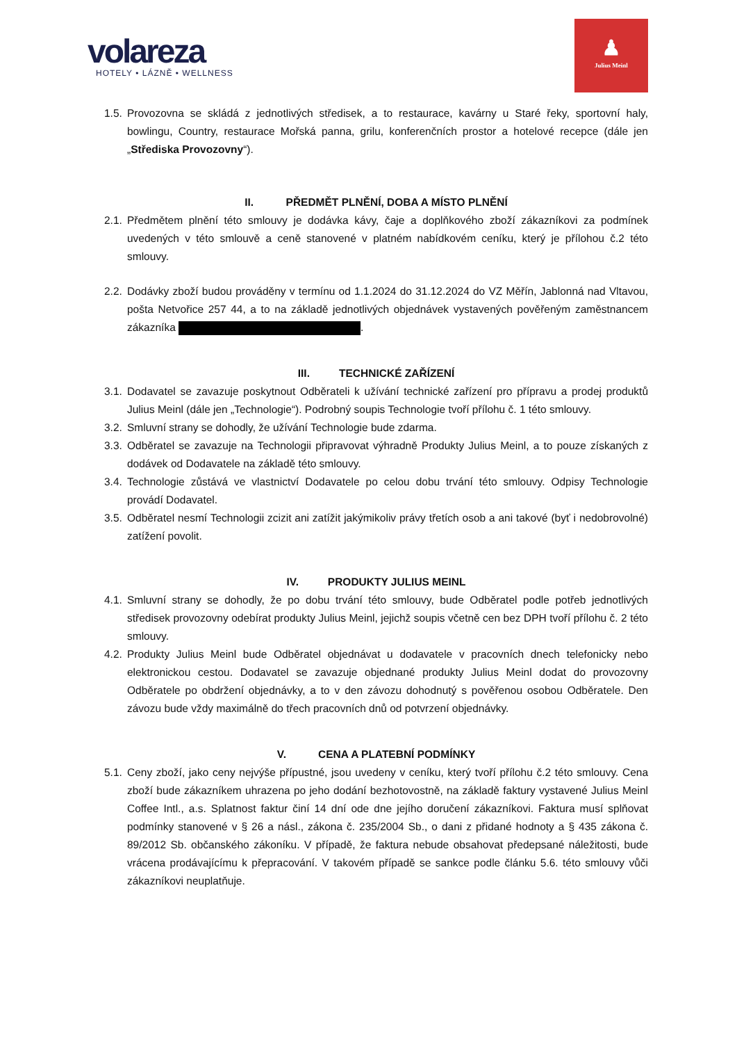volareza
HOTELY • LÁZNĚ • WELLNESS
♟
Julius Meinl
1.5.
Provozovna se skládá z jednotlivých středisek, a to restaurace, kavárny u Staré řeky, sportovní haly, bowlingu, Country, restaurace Mořská panna, grilu, konferenčních prostor a hotelové recepce (dále jen „Střediska Provozovny“).
II. PŘEDMĚT PLNĚNÍ, DOBA A MÍSTO PLNĚNÍ
2.1.
Předmětem plnění této smlouvy je dodávka kávy, čaje a doplňkového zboží zákazníkovi za podmínek uvedených v této smlouvě a ceně stanovené v platném nabídkovém ceníku, který je přílohou č.2 této smlouvy.
2.2.
Dodávky zboží budou prováděny v termínu od 1.1.2024 do 31.12.2024 do VZ Měřín, Jablonná nad Vltavou, pošta Netvořice 257 44, a to na základě jednotlivých objednávek vystavených pověřeným zaměstnancem zákazníka .
III. TECHNICKÉ ZAŘÍZENÍ
3.1.
Dodavatel se zavazuje poskytnout Odběrateli k užívání technické zařízení pro přípravu a prodej produktů Julius Meinl (dále jen „Technologie“). Podrobný soupis Technologie tvoří přílohu č. 1 této smlouvy.
3.2.
Smluvní strany se dohodly, že užívání Technologie bude zdarma.
3.3.
Odběratel se zavazuje na Technologii připravovat výhradně Produkty Julius Meinl, a to pouze získaných z dodávek od Dodavatele na základě této smlouvy.
3.4.
Technologie zůstává ve vlastnictví Dodavatele po celou dobu trvání této smlouvy. Odpisy Technologie provádí Dodavatel.
3.5.
Odběratel nesmí Technologii zcizit ani zatížit jakýmikoliv právy třetích osob a ani takové (byť i nedobrovolné) zatížení povolit.
IV. PRODUKTY JULIUS MEINL
4.1.
Smluvní strany se dohodly, že po dobu trvání této smlouvy, bude Odběratel podle potřeb jednotlivých středisek provozovny odebírat produkty Julius Meinl, jejichž soupis včetně cen bez DPH tvoří přílohu č. 2 této smlouvy.
4.2.
Produkty Julius Meinl bude Odběratel objednávat u dodavatele v pracovních dnech telefonicky nebo elektronickou cestou. Dodavatel se zavazuje objednané produkty Julius Meinl dodat do provozovny Odběratele po obdržení objednávky, a to v den závozu dohodnutý s pověřenou osobou Odběratele. Den závozu bude vždy maximálně do třech pracovních dnů od potvrzení objednávky.
V. CENA A PLATEBNÍ PODMÍNKY
5.1.
Ceny zboží, jako ceny nejvýše přípustné, jsou uvedeny v ceníku, který tvoří přílohu č.2 této smlouvy. Cena zboží bude zákazníkem uhrazena po jeho dodání bezhotovostně, na základě faktury vystavené Julius Meinl Coffee Intl., a.s. Splatnost faktur činí 14 dní ode dne jejího doručení zákazníkovi. Faktura musí splňovat podmínky stanovené v § 26 a násl., zákona č. 235/2004 Sb., o dani z přidané hodnoty a § 435 zákona č. 89/2012 Sb. občanského zákoníku. V případě, že faktura nebude obsahovat předepsané náležitosti, bude vrácena prodávajícímu k přepracování. V takovém případě se sankce podle článku 5.6. této smlouvy vůči zákazníkovi neuplatňuje.